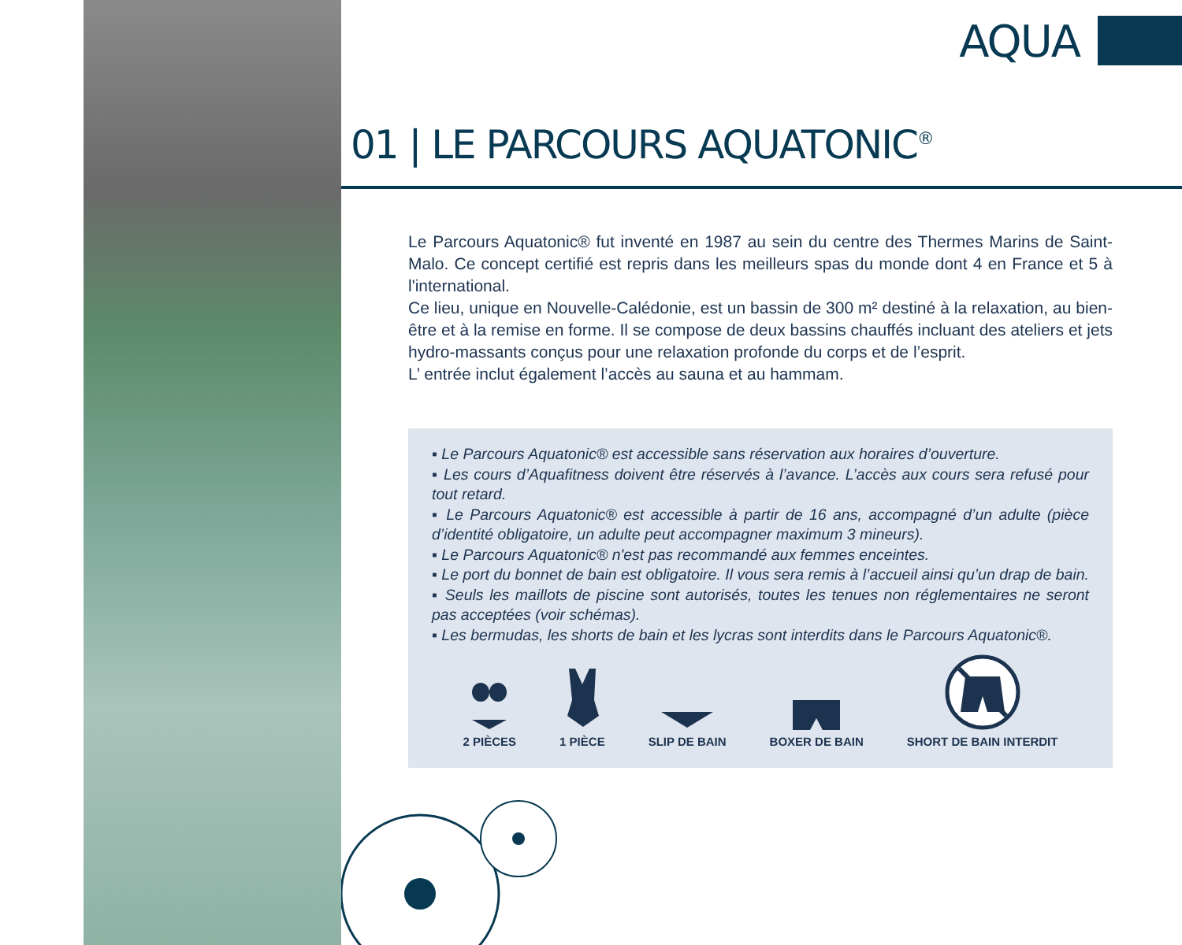AQUA
01 | LE PARCOURS AQUATONIC<sup>®</sup>
Le Parcours Aquatonic® fut inventé en 1987 au sein du centre des Thermes Marins de Saint-Malo. Ce concept certifié est repris dans les meilleurs spas du monde dont 4 en France et 5 à l'international.
Ce lieu, unique en Nouvelle-Calédonie, est un bassin de 300 m² destiné à la relaxation, au bien-être et à la remise en forme. Il se compose de deux bassins chauffés incluant des ateliers et jets hydro-massants conçus pour une relaxation profonde du corps et de l’esprit.
L’ entrée inclut également l’accès au sauna et au hammam.
▪ Le Parcours Aquatonic® est accessible sans réservation aux horaires d’ouverture.
▪ Les cours d’Aquafitness doivent être réservés à l’avance. L’accès aux cours sera refusé pour tout retard.
▪ Le Parcours Aquatonic® est accessible à partir de 16 ans, accompagné d’un adulte (pièce d’identité obligatoire, un adulte peut accompagner maximum 3 mineurs).
▪ Le Parcours Aquatonic® n'est pas recommandé aux femmes enceintes.
▪ Le port du bonnet de bain est obligatoire. Il vous sera remis à l’accueil ainsi qu’un drap de bain.
▪ Seuls les maillots de piscine sont autorisés, toutes les tenues non réglementaires ne seront pas acceptées (voir schémas).
▪ Les bermudas, les shorts de bain et les lycras sont interdits dans le Parcours Aquatonic®.
2 PIÈCES 1 PIÈCE SLIP DE BAIN BOXER DE BAIN SHORT DE BAIN INTERDIT